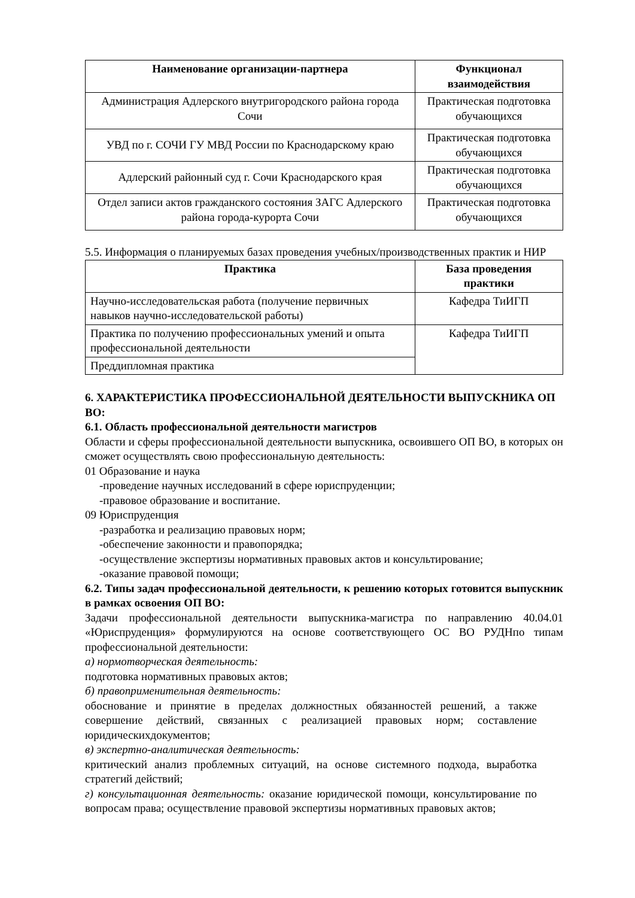| Наименование организации-партнера | Функционал взаимодействия |
| --- | --- |
| Администрация Адлерского внутригородского района города Сочи | Практическая подготовка обучающихся |
| УВД по г. СОЧИ ГУ МВД России по Краснодарскому краю | Практическая подготовка обучающихся |
| Адлерский районный суд г. Сочи Краснодарского края | Практическая подготовка обучающихся |
| Отдел записи актов гражданского состояния ЗАГС Адлерского района города-курорта Сочи | Практическая подготовка обучающихся |
5.5. Информация о планируемых базах проведения учебных/производственных практик и НИР
| Практика | База проведения практики |
| --- | --- |
| Научно-исследовательская работа (получение первичных навыков научно-исследовательской работы) | Кафедра ТиИГП |
| Практика по получению профессиональных умений и опыта профессиональной деятельности | Кафедра ТиИГП |
| Преддипломная практика | |
6. ХАРАКТЕРИСТИКА ПРОФЕССИОНАЛЬНОЙ ДЕЯТЕЛЬНОСТИ ВЫПУСКНИКА ОП ВО:
6.1. Область профессиональной деятельности магистров
Области и сферы профессиональной деятельности выпускника, освоившего ОП ВО, в которых он сможет осуществлять свою профессиональную деятельность:
01 Образование и наука
-проведение научных исследований в сфере юриспруденции;
-правовое образование и воспитание.
09 Юриспруденция
-разработка и реализацию правовых норм;
-обеспечение законности и правопорядка;
-осуществление экспертизы нормативных правовых актов и консультирование;
-оказание правовой помощи;
6.2. Типы задач профессиональной деятельности, к решению которых готовится выпускник в рамках освоения ОП ВО:
Задачи профессиональной деятельности выпускника-магистра по направлению 40.04.01 «Юриспруденция» формулируются на основе соответствующего ОС ВО РУДНпо типам профессиональной деятельности:
а) нормотворческая деятельность:
подготовка нормативных правовых актов;
б) правоприменительная деятельность:
обоснование и принятие в пределах должностных обязанностей решений, а также совершение действий, связанных с реализацией правовых норм; составление юридическихдокументов;
в) экспертно-аналитическая деятельность:
критический анализ проблемных ситуаций, на основе системного подхода, выработка стратегий действий;
г) консультационная деятельность: оказание юридической помощи, консультирование по вопросам права; осуществление правовой экспертизы нормативных правовых актов;